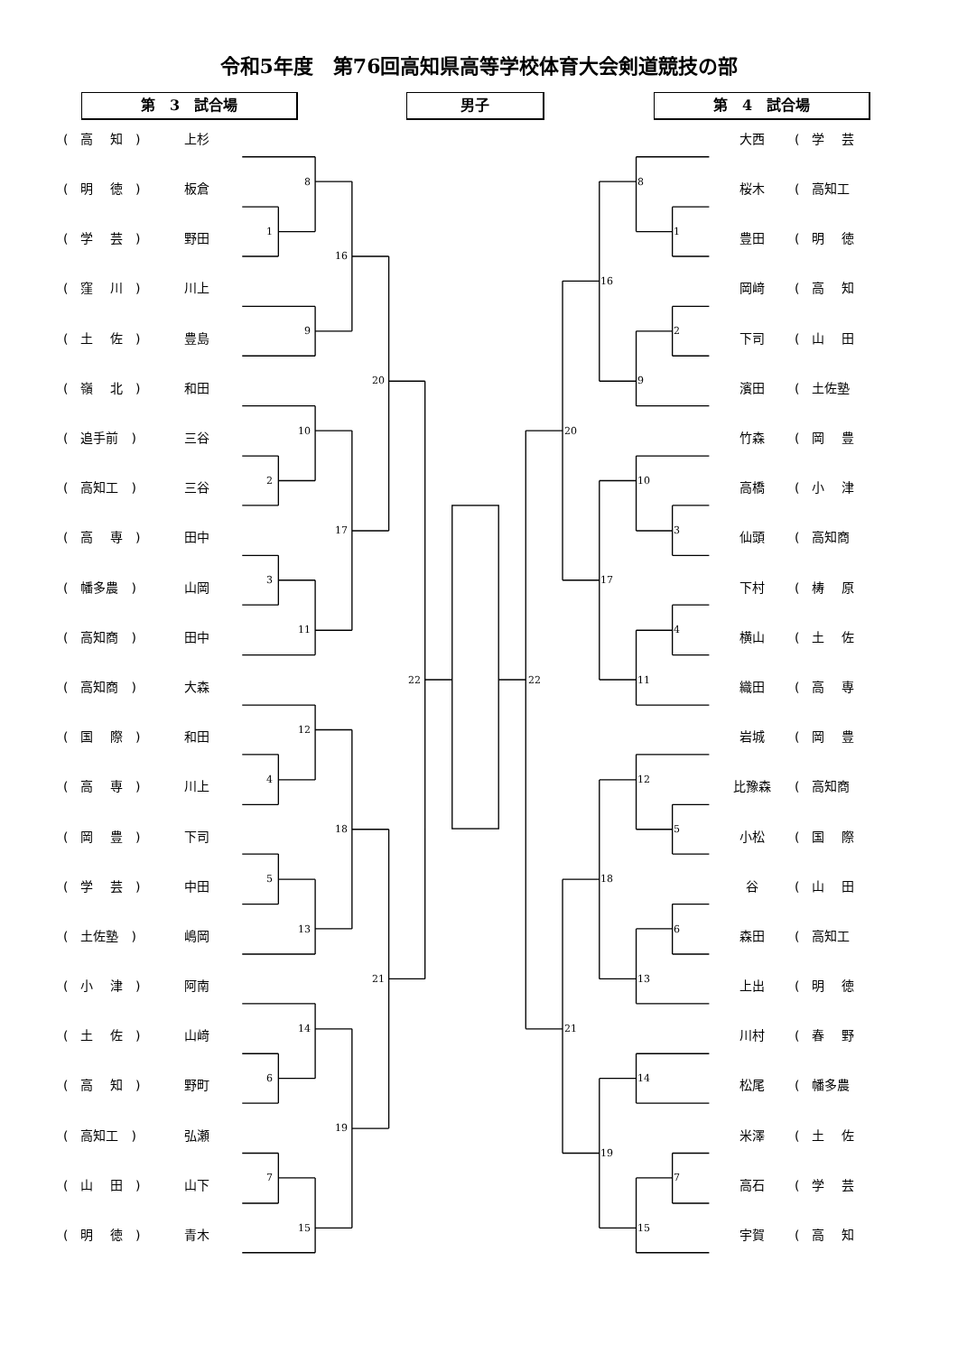令和5年度　第76回高知県高等学校体育大会剣道競技の部
第　3　試合場 男子 第　4　試合場
(　高　 知　)
上杉
(　明　 徳　)
板倉
(　学　 芸　)
野田
(　窪　 川　)
川上
(　土　 佐　)
豊島
(　嶺　 北　)
和田
(　追手前　)
三谷
(　高知工　)
三谷
(　高　 専　)
田中
(　幡多農　)
山岡
(　高知商　)
田中
(　高知商　)
大森
(　国　 際　)
和田
(　高　 専　)
川上
(　岡　 豊　)
下司
(　学　 芸　)
中田
(　土佐塾　)
嶋岡
(　小　 津　)
阿南
(　土　 佐　)
山﨑
(　高　 知　)
野町
(　高知工　)
弘瀬
(　山　 田　)
山下
(　明　 徳　)
青木
8
1
16
9
20
10
2
17
3
11
22
12
4
18
5
13
21
14
6
19
7
15
8
1
16
2
9
20
10
3
17
4
22
11
12
5
18
6
13
21
14
19
7
15
大西
(　学　 芸
桜木
(　高知工
豊田
(　明　 徳
岡﨑
(　高　 知
下司
(　山　 田
濱田
(　土佐塾
竹森
(　岡　 豊
高橋
(　小　 津
仙頭
(　高知商
下村
(　梼　 原
横山
(　土　 佐
織田
(　高　 専
岩城
(　岡　 豊
比豫森
(　高知商
小松
(　国　 際
谷
(　山　 田
森田
(　高知工
上出
(　明　 徳
川村
(　春　 野
松尾
(　幡多農
米澤
(　土　 佐
高石
(　学　 芸
宇賀
(　高　 知